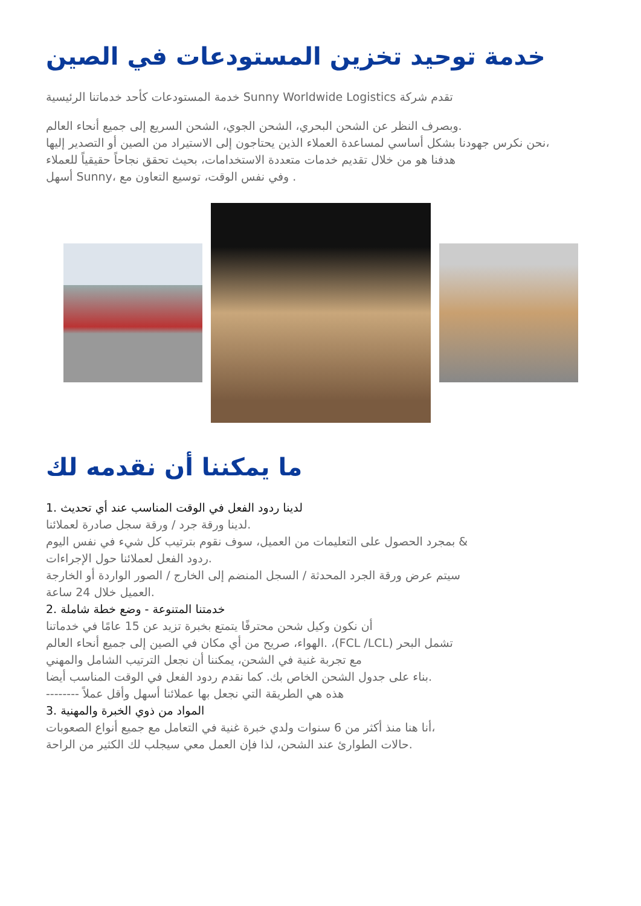خدمة توحيد تخزين المستودعات في الصين
خدمة المستودعات كأحد خدماتنا الرئيسية Sunny Worldwide Logistics تقدم شركة
وبصرف النظر عن الشحن البحري، الشحن الجوي، الشحن السريع إلى جميع أنحاء العالم.
نحن نكرس جهودنا بشكل أساسي لمساعدة العملاء الذين يحتاجون إلى الاستيراد من الصين أو التصدير إليها،
هدفنا هو من خلال تقديم خدمات متعددة الاستخدامات، بحيث تحقق نجاحاً حقيقياً للعملاء
أسهل Sunny، وفي نفس الوقت، توسيع التعاون مع .
ما يمكننا أن نقدمه لك
1. لدينا ردود الفعل في الوقت المناسب عند أي تحديث
لدينا ورقة جرد / ورقة سجل صادرة لعملائنا.
بمجرد الحصول على التعليمات من العميل، سوف نقوم بترتيب كل شيء في نفس اليوم &
ردود الفعل لعملائنا حول الإجراءات.
سيتم عرض ورقة الجرد المحدثة / السجل المنضم إلى الخارج / الصور الواردة أو الخارجة
العميل خلال 24 ساعة.
2. خدمتنا المتنوعة - وضع خطة شاملة
أن نكون وكيل شحن محترفًا يتمتع بخبرة تزيد عن 15 عامًا في خدماتنا
الهواء، صريح من أي مكان في الصين إلى جميع أنحاء العالم. ،(FCL /LCL) تشمل البحر
مع تجربة غنية في الشحن، يمكننا أن نجعل الترتيب الشامل والمهني
بناء على جدول الشحن الخاص بك. كما نقدم ردود الفعل في الوقت المناسب أيضا.
-------- هذه هي الطريقة التي نجعل بها عملائنا أسهل وأقل عملاً
3. المواد من ذوي الخبرة والمهنية
أنا هنا منذ أكثر من 6 سنوات ولدي خبرة غنية في التعامل مع جميع أنواع الصعوبات،
حالات الطوارئ عند الشحن، لذا فإن العمل معي سيجلب لك الكثير من الراحة.